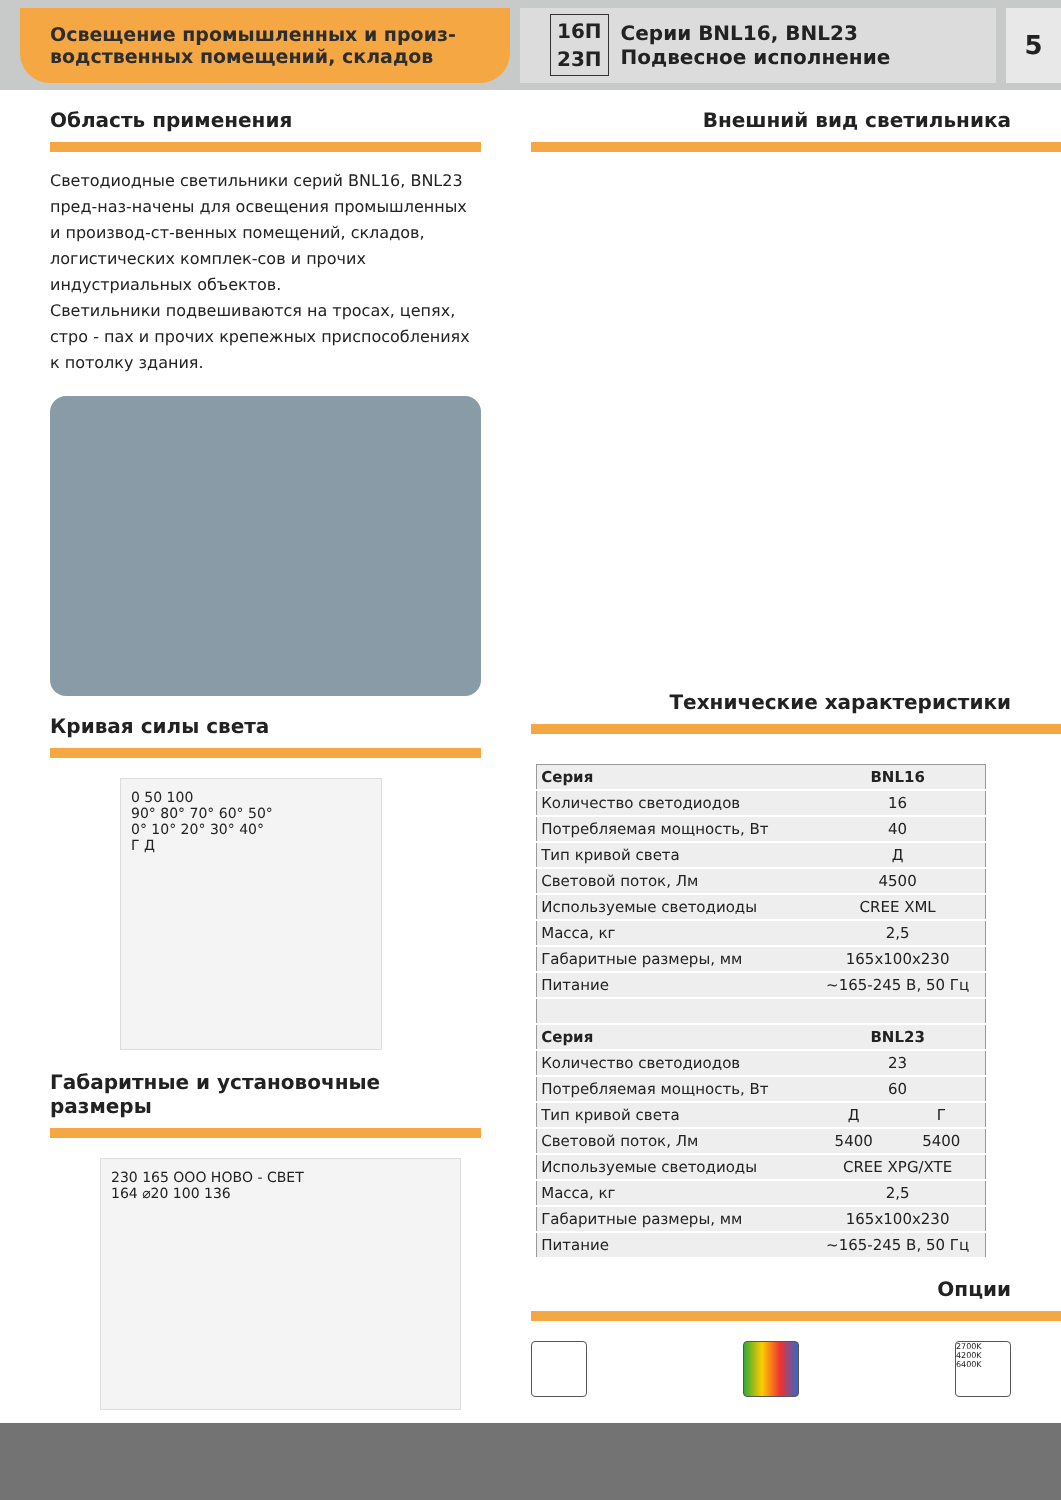Освещение промышленных и произ-
водственных помещений, складов
16П
23П Серии BNL16, BNL23
Подвесное исполнение
5
Область применения
Светодиодные светильники серий BNL16, BNL23 пред-наз-начены для освещения промышленных и производ-ст-венных помещений, складов, логистических комплек-сов и прочих индустриальных объектов.
Светильники подвешиваются на тросах, цепях, стро - пах и прочих крепежных приспособлениях к потолку здания.
Кривая силы света
0 50 100
90° 80° 70° 60° 50°
0° 10° 20° 30° 40°
Г Д
Габаритные и установочные размеры
230 165 ООО НОВО - СВЕТ
164 ⌀20 100 136
Внешний вид светильника
Технические характеристики
| Серия | BNL16 | |
| Количество светодиодов | 16 | |
| Потребляемая мощность, Вт | 40 | |
| Тип кривой света | Д | |
| Световой поток, Лм | 4500 | |
| Используемые светодиоды | CREE XML | |
| Масса, кг | 2,5 | |
| Габаритные размеры, мм | 165x100x230 | |
| Питание | ~165-245 В, 50 Гц | |
| Серия | BNL23 | |
| Количество светодиодов | 23 | |
| Потребляемая мощность, Вт | 60 | |
| Тип кривой света | Д | Г |
| Световой поток, Лм | 5400 | 5400 |
| Используемые светодиоды | CREE XPG/XTE | |
| Масса, кг | 2,5 | |
| Габаритные размеры, мм | 165x100x230 | |
| Питание | ~165-245 В, 50 Гц | |
Опции
2700K
4200K
6400K